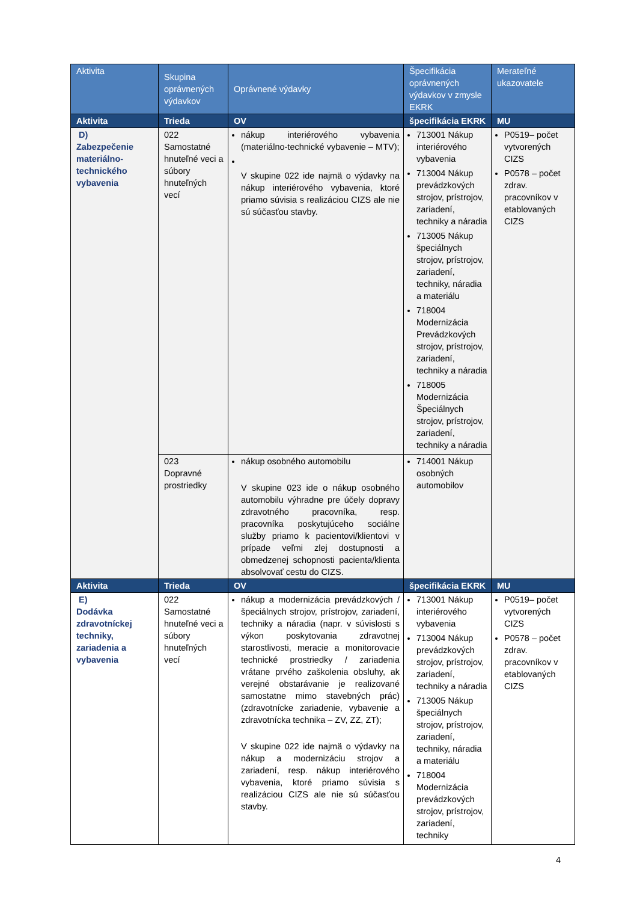| Aktivita | Skupina oprávnených výdavkov | Oprávnené výdavky | Špecifikácia oprávnených výdavkov v zmysle EKRK | Merateľné ukazovatele |
| --- | --- | --- | --- | --- |
| Aktivita | Trieda | OV | špecifikácia EKRK | MU |
| D) Zabezpečenie materiálno-technického vybavenia | 022 Samostatné hnuteľné veci a súbory hnuteľných vecí | nákup interiérového vybavenia (materiálno-technické vybavenie – MTV); V skupine 022 ide najmä o výdavky na nákup interiérového vybavenia, ktoré priamo súvisia s realizáciou CIZS ale nie sú súčasťou stavby. | 713001 Nákup interiérového vybavenia 713004 Nákup prevádzkových strojov, prístrojov, zariadení, techniky a náradia 713005 Nákup špeciálnych strojov, prístrojov, zariadení, techniky, náradia a materiálu 718004 Modernizácia Prevádzkových strojov, prístrojov, zariadení, techniky a náradia 718005 Modernizácia Špeciálnych strojov, prístrojov, zariadení, techniky a náradia | P0519– počet vytvorených CIZS P0578 – počet zdrav. pracovníkov v etablovaných CIZS |
| | 023 Dopravné prostriedky | nákup osobného automobilu V skupine 023 ide o nákup osobného automobilu výhradne pre účely dopravy zdravotného pracovníka, resp. pracovníka poskytujúceho sociálne služby priamo k pacientovi/klientovi v prípade veľmi zlej dostupnosti a obmedzenej schopnosti pacienta/klienta absolvovať cestu do CIZS. | 714001 Nákup osobných automobilov | |
| Aktivita | Trieda | OV | špecifikácia EKRK | MU |
| E) Dodávka zdravotníckej techniky, zariadenia a vybavenia | 022 Samostatné hnuteľné veci a súbory hnuteľných vecí | nákup a modernizácia prevádzkových / špeciálnych strojov, prístrojov, zariadení, techniky a náradia (napr. v súvislosti s výkon poskytovania zdravotnej starostlivosti, meracie a monitorovacie technické prostriedky / zariadenia vrátane prvého zaškolenia obsluhy, ak verejné obstarávanie je realizované samostatne mimo stavebných prác) (zdravotnícke zariadenie, vybavenie a zdravotnícka technika – ZV, ZZ, ZT); V skupine 022 ide najmä o výdavky na nákup a modernizáciu strojov a zariadení, resp. nákup interiérového vybavenia, ktoré priamo súvisia s realizáciou CIZS ale nie sú súčasťou stavby. | 713001 Nákup interiérového vybavenia 713004 Nákup prevádzkových strojov, prístrojov, zariadení, techniky a náradia 713005 Nákup špeciálnych strojov, prístrojov, zariadení, techniky, náradia a materiálu 718004 Modernizácia prevádzkových strojov, prístrojov, zariadení, techniky | P0519– počet vytvorených CIZS P0578 – počet zdrav. pracovníkov v etablovaných CIZS |
4